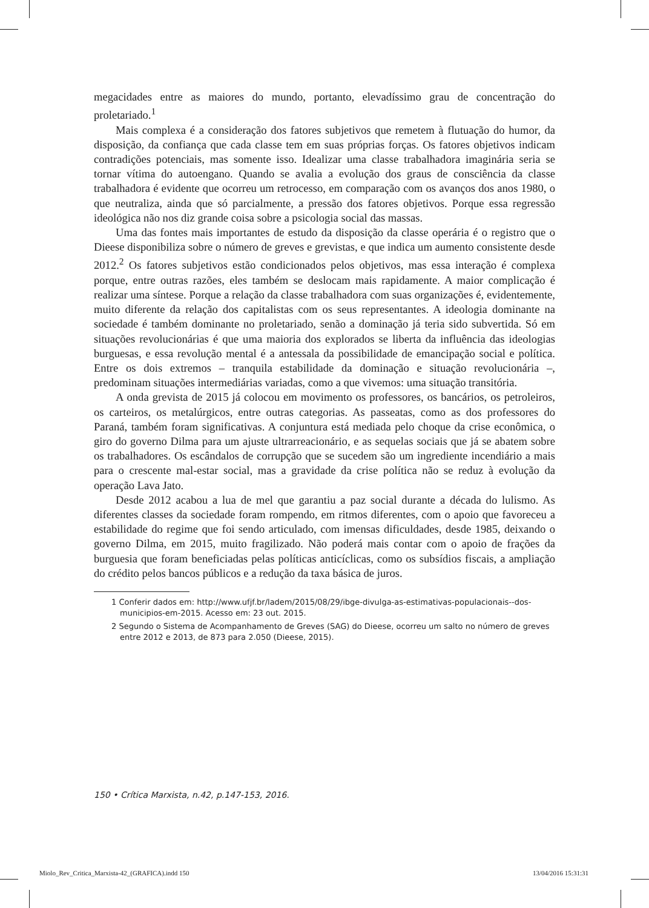megacidades entre as maiores do mundo, portanto, elevadíssimo grau de concentração do proletariado.<sup>1</sup>
Mais complexa é a consideração dos fatores subjetivos que remetem à flutuação do humor, da disposição, da confiança que cada classe tem em suas próprias forças. Os fatores objetivos indicam contradições potenciais, mas somente isso. Idealizar uma classe trabalhadora imaginária seria se tornar vítima do autoengano. Quando se avalia a evolução dos graus de consciência da classe trabalhadora é evidente que ocorreu um retrocesso, em comparação com os avanços dos anos 1980, o que neutraliza, ainda que só parcialmente, a pressão dos fatores objetivos. Porque essa regressão ideológica não nos diz grande coisa sobre a psicologia social das massas.
Uma das fontes mais importantes de estudo da disposição da classe operária é o registro que o Dieese disponibiliza sobre o número de greves e grevistas, e que indica um aumento consistente desde 2012.<sup>2</sup> Os fatores subjetivos estão condicionados pelos objetivos, mas essa interação é complexa porque, entre outras razões, eles também se deslocam mais rapidamente. A maior complicação é realizar uma síntese. Porque a relação da classe trabalhadora com suas organizações é, evidentemente, muito diferente da relação dos capitalistas com os seus representantes. A ideologia dominante na sociedade é também dominante no proletariado, senão a dominação já teria sido subvertida. Só em situações revolucionárias é que uma maioria dos explorados se liberta da influência das ideologias burguesas, e essa revolução mental é a antessala da possibilidade de emancipação social e política. Entre os dois extremos – tranquila estabilidade da dominação e situação revolucionária –, predominam situações intermediárias variadas, como a que vivemos: uma situação transitória.
A onda grevista de 2015 já colocou em movimento os professores, os bancários, os petroleiros, os carteiros, os metalúrgicos, entre outras categorias. As passeatas, como as dos professores do Paraná, também foram significativas. A conjuntura está mediada pelo choque da crise econômica, o giro do governo Dilma para um ajuste ultrarreacionário, e as sequelas sociais que já se abatem sobre os trabalhadores. Os escândalos de corrupção que se sucedem são um ingrediente incendiário a mais para o crescente mal-estar social, mas a gravidade da crise política não se reduz à evolução da operação Lava Jato.
Desde 2012 acabou a lua de mel que garantiu a paz social durante a década do lulismo. As diferentes classes da sociedade foram rompendo, em ritmos diferentes, com o apoio que favoreceu a estabilidade do regime que foi sendo articulado, com imensas dificuldades, desde 1985, deixando o governo Dilma, em 2015, muito fragilizado. Não poderá mais contar com o apoio de frações da burguesia que foram beneficiadas pelas políticas anticíclicas, como os subsídios fiscais, a ampliação do crédito pelos bancos públicos e a redução da taxa básica de juros.
1 Conferir dados em: http://www.ufjf.br/ladem/2015/08/29/ibge-divulga-as-estimativas-populacionais--dos-municipios-em-2015. Acesso em: 23 out. 2015.
2 Segundo o Sistema de Acompanhamento de Greves (SAG) do Dieese, ocorreu um salto no número de greves entre 2012 e 2013, de 873 para 2.050 (Dieese, 2015).
150 • Crítica Marxista, n.42, p.147-153, 2016.
Miolo_Rev_Critica_Marxista-42_(GRAFICA).indd 150
13/04/2016 15:31:31